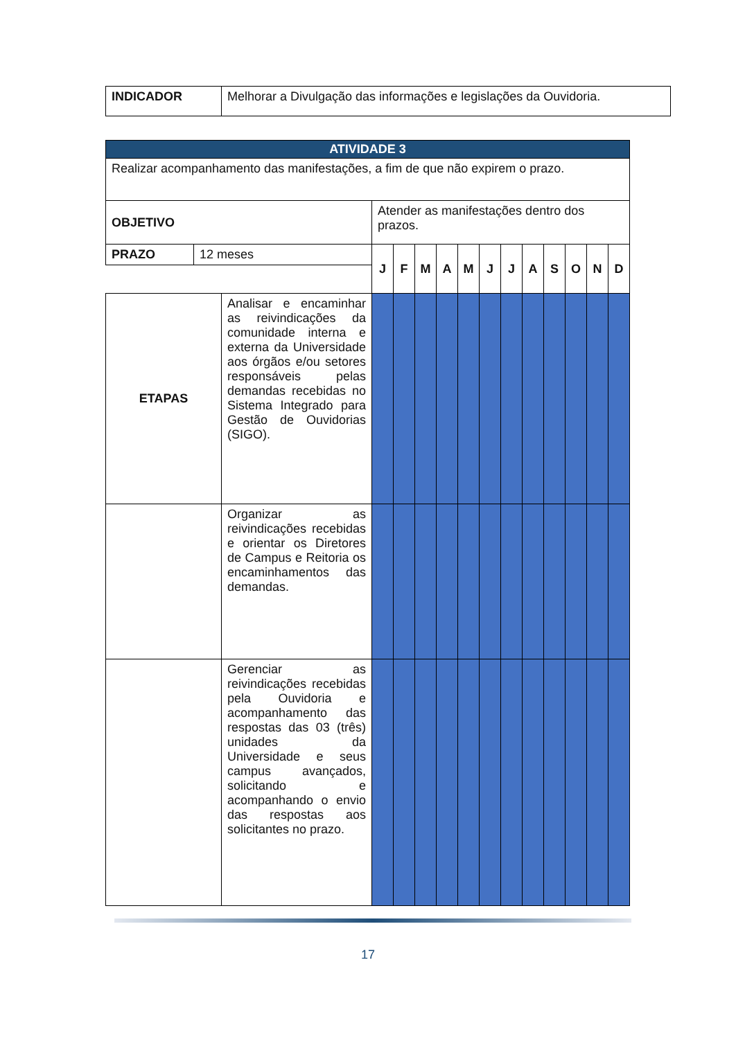| INDICADOR | Melhorar a Divulgação das informações e legislações da Ouvidoria. |
| ATIVIDADE 3 | | | | | | | | | | | | | | |
| Realizar acompanhamento das manifestações, a fim de que não expirem o prazo. | | | | | | | | | | | | | | |
| OBJETIVO | | | Atender as manifestações dentro dos prazos. | | | | | | | | | | | |
| PRAZO | 12 meses | | J | F | M | A | M | J | J | A | S | O | N | D |
| ETAPAS | | Analisar e encaminhar as reivindicações da comunidade interna e externa da Universidade aos órgãos e/ou setores responsáveis pelas demandas recebidas no Sistema Integrado para Gestão de Ouvidorias (SIGO). | | | | | | | | | | | | |
| | | Organizar as reivindicações recebidas e orientar os Diretores de Campus e Reitoria os encaminhamentos das demandas. | | | | | | | | | | | | |
| | | Gerenciar as reivindicações recebidas pela Ouvidoria e acompanhamento das respostas das 03 (três) unidades da Universidade e seus campus avançados, solicitando e acompanhando o envio das respostas aos solicitantes no prazo. | | | | | | | | | | | | |
17